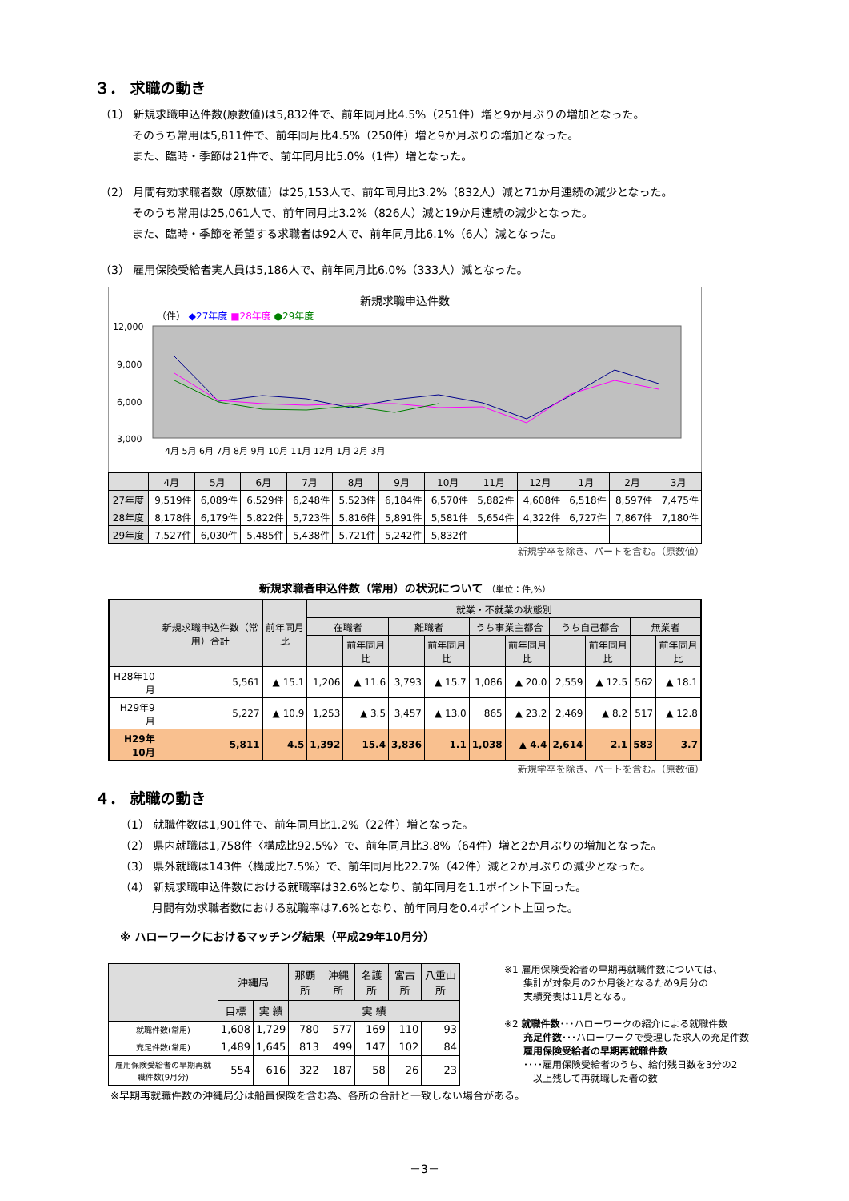３． 求職の動き
（1） 新規求職申込件数(原数値)は5,832件で、前年同月比4.5%（251件）増と9か月ぶりの増加となった。
そのうち常用は5,811件で、前年同月比4.5%（250件）増と9か月ぶりの増加となった。
また、臨時・季節は21件で、前年同月比5.0%（1件）増となった。
（2） 月間有効求職者数（原数値）は25,153人で、前年同月比3.2%（832人）減と71か月連続の減少となった。
そのうち常用は25,061人で、前年同月比3.2%（826人）減と19か月連続の減少となった。
また、臨時・季節を希望する求職者は92人で、前年同月比6.1%（6人）減となった。
（3） 雇用保険受給者実人員は5,186人で、前年同月比6.0%（333人）減となった。
新規求職申込件数
（件） ◆27年度 ■28年度 ●29年度
12,000
9,000
6,000
3,000
4月 5月 6月 7月 8月 9月 10月 11月 12月 1月 2月 3月
| | 4月 | 5月 | 6月 | 7月 | 8月 | 9月 | 10月 | 11月 | 12月 | 1月 | 2月 | 3月 |
| --- | --- | --- | --- | --- | --- | --- | --- | --- | --- | --- | --- | --- |
| 27年度 | 9,519件 | 6,089件 | 6,529件 | 6,248件 | 5,523件 | 6,184件 | 6,570件 | 5,882件 | 4,608件 | 6,518件 | 8,597件 | 7,475件 |
| 28年度 | 8,178件 | 6,179件 | 5,822件 | 5,723件 | 5,816件 | 5,891件 | 5,581件 | 5,654件 | 4,322件 | 6,727件 | 7,867件 | 7,180件 |
| 29年度 | 7,527件 | 6,030件 | 5,485件 | 5,438件 | 5,721件 | 5,242件 | 5,832件 | | | | | |
新規学卒を除き、パートを含む。（原数値）
新規求職者申込件数（常用）の状況について （単位：件,%）
| | 新規求職申込件数（常用）合計 | 前年同月比 | 就業・不就業の状態別 | | | | | | | | | |
| --- | --- | --- | --- | --- | --- | --- | --- | --- | --- | --- | --- | --- |
| | | | 在職者 | | 離職者 | | うち事業主都合 | | うち自己都合 | | 無業者 | |
| | | | | 前年同月比 | | 前年同月比 | | 前年同月比 | | 前年同月比 | | 前年同月比 |
| H28年10月 | 5,561 | ▲ 15.1 | 1,206 | ▲ 11.6 | 3,793 | ▲ 15.7 | 1,086 | ▲ 20.0 | 2,559 | ▲ 12.5 | 562 | ▲ 18.1 |
| H29年9月 | 5,227 | ▲ 10.9 | 1,253 | ▲ 3.5 | 3,457 | ▲ 13.0 | 865 | ▲ 23.2 | 2,469 | ▲ 8.2 | 517 | ▲ 12.8 |
| H29年10月 | 5,811 | 4.5 | 1,392 | 15.4 | 3,836 | 1.1 | 1,038 | ▲ 4.4 | 2,614 | 2.1 | 583 | 3.7 |
新規学卒を除き、パートを含む。（原数値）
４． 就職の動き
（1） 就職件数は1,901件で、前年同月比1.2%（22件）増となった。
（2） 県内就職は1,758件〈構成比92.5%〉で、前年同月比3.8%（64件）増と2か月ぶりの増加となった。
（3） 県外就職は143件〈構成比7.5%〉で、前年同月比22.7%（42件）減と2か月ぶりの減少となった。
（4） 新規求職申込件数における就職率は32.6%となり、前年同月を1.1ポイント下回った。
月間有効求職者数における就職率は7.6%となり、前年同月を0.4ポイント上回った。
※ ハローワークにおけるマッチング結果（平成29年10月分）
| | 沖縄局 | | 那覇所 | 沖縄所 | 名護所 | 宮古所 | 八重山所 |
| --- | --- | --- | --- | --- | --- | --- | --- |
| | 目標 | 実 績 | 実 績 | | | | |
| 就職件数(常用) | 1,608 | 1,729 | 780 | 577 | 169 | 110 | 93 |
| 充足件数(常用) | 1,489 | 1,645 | 813 | 499 | 147 | 102 | 84 |
| 雇用保険受給者の早期再就職件数(9月分) | 554 | 616 | 322 | 187 | 58 | 26 | 23 |
※1 雇用保険受給者の早期再就職件数については、
　　集計が対象月の2か月後となるため9月分の
　　実績発表は11月となる。
※2 就職件数･･･ハローワークの紹介による就職件数
　　充足件数･･･ハローワークで受理した求人の充足件数
　　雇用保険受給者の早期再就職件数
　　････雇用保険受給者のうち、給付残日数を3分の2
　　　以上残して再就職した者の数
※早期再就職件数の沖縄局分は船員保険を含む為、各所の合計と一致しない場合がある。
－3－